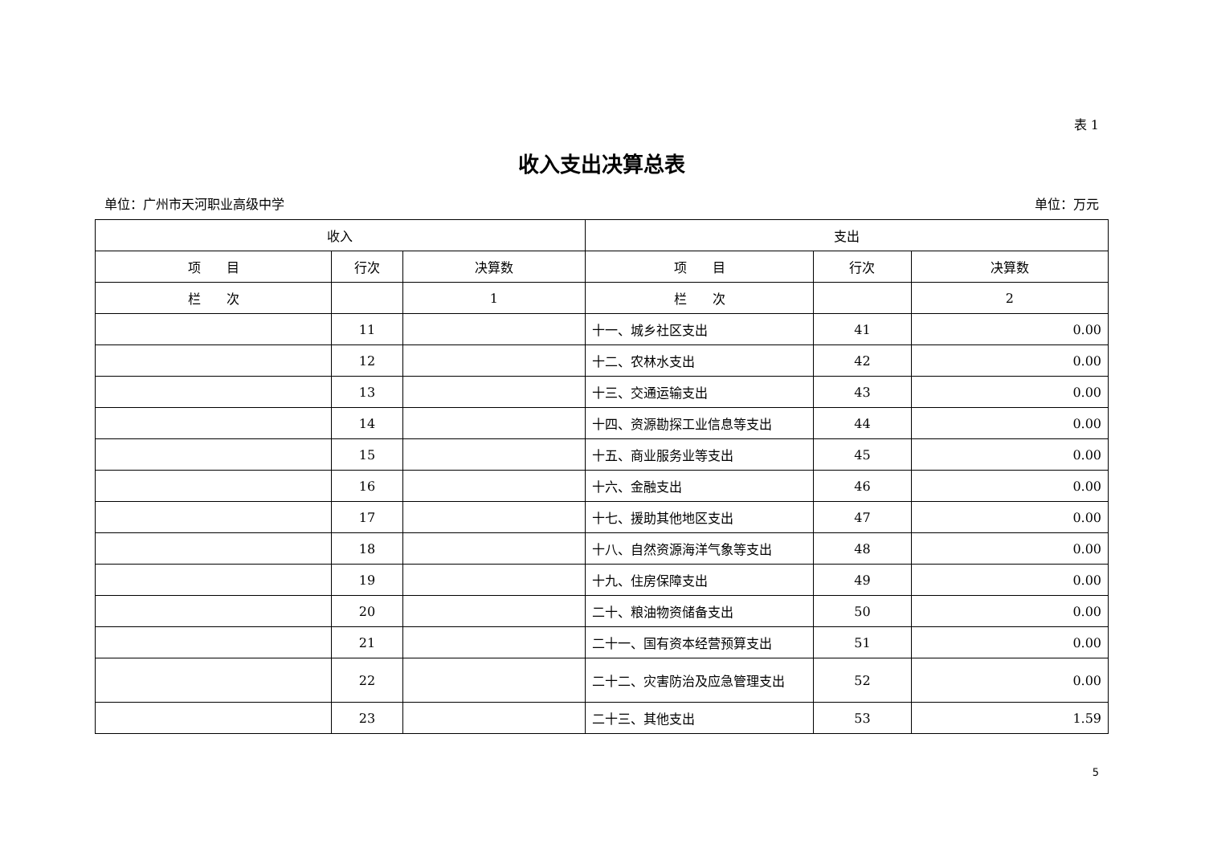表 1
收入支出决算总表
单位：广州市天河职业高级中学 单位：万元
| 收入 | | | 支出 | | |
| --- | --- | --- | --- | --- | --- |
| 项 目 | 行次 | 决算数 | 项 目 | 行次 | 决算数 |
| 栏 次 | | 1 | 栏 次 | | 2 |
| | 11 | | 十一、城乡社区支出 | 41 | 0.00 |
| | 12 | | 十二、农林水支出 | 42 | 0.00 |
| | 13 | | 十三、交通运输支出 | 43 | 0.00 |
| | 14 | | 十四、资源勘探工业信息等支出 | 44 | 0.00 |
| | 15 | | 十五、商业服务业等支出 | 45 | 0.00 |
| | 16 | | 十六、金融支出 | 46 | 0.00 |
| | 17 | | 十七、援助其他地区支出 | 47 | 0.00 |
| | 18 | | 十八、自然资源海洋气象等支出 | 48 | 0.00 |
| | 19 | | 十九、住房保障支出 | 49 | 0.00 |
| | 20 | | 二十、粮油物资储备支出 | 50 | 0.00 |
| | 21 | | 二十一、国有资本经营预算支出 | 51 | 0.00 |
| | 22 | | 二十二、灾害防治及应急管理支出 | 52 | 0.00 |
| | 23 | | 二十三、其他支出 | 53 | 1.59 |
5